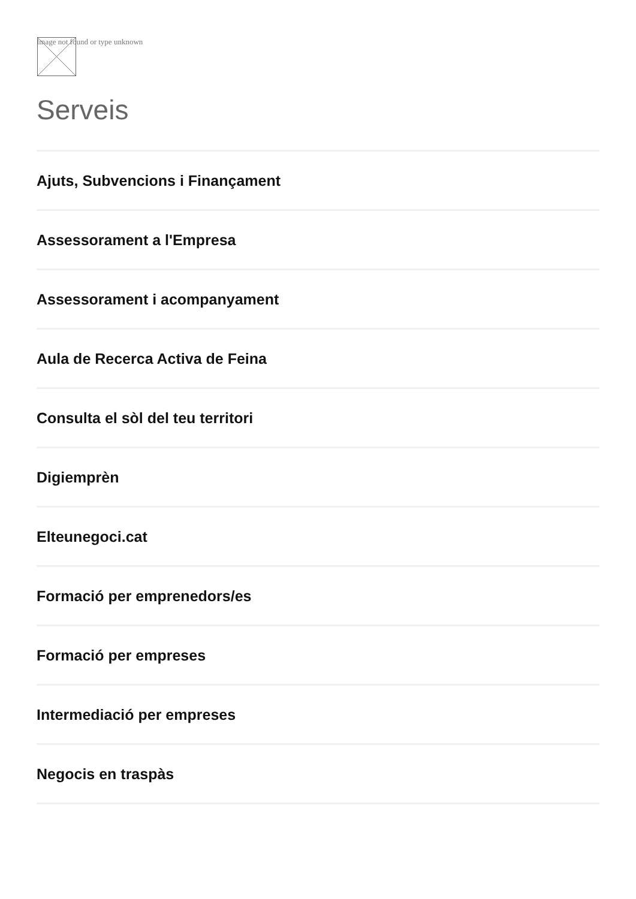Image not found or type unknown
Serveis
Ajuts, Subvencions i Finançament
Assessorament a l'Empresa
Assessorament i acompanyament
Aula de Recerca Activa de Feina
Consulta el sòl del teu territori
Digiemprèn
Elteunegoci.cat
Formació per emprenedors/es
Formació per empreses
Intermediació per empreses
Negocis en traspàs